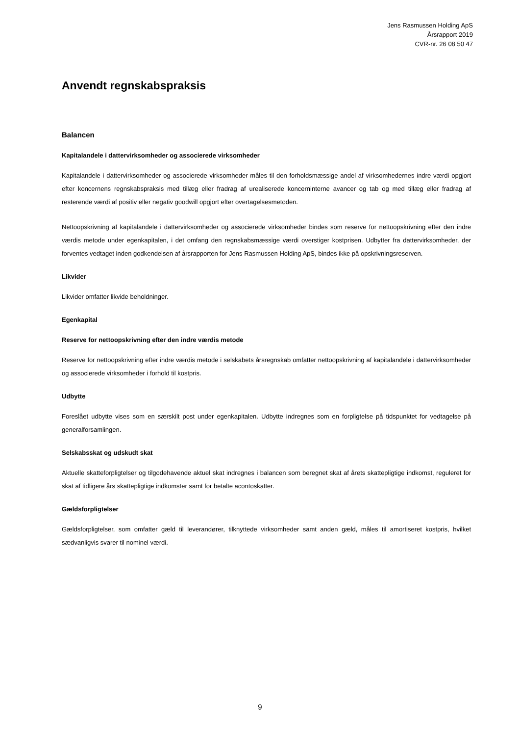Jens Rasmussen Holding ApS
Årsrapport 2019
CVR-nr. 26 08 50 47
Anvendt regnskabspraksis
Balancen
Kapitalandele i dattervirksomheder og associerede virksomheder
Kapitalandele i dattervirksomheder og associerede virksomheder måles til den forholdsmæssige andel af virksomhedernes indre værdi opgjort efter koncernens regnskabspraksis med tillæg eller fradrag af urealiserede koncerninterne avancer og tab og med tillæg eller fradrag af resterende værdi af positiv eller negativ goodwill opgjort efter overtagelsesmetoden.
Nettoopskrivning af kapitalandele i dattervirksomheder og associerede virksomheder bindes som reserve for nettoopskrivning efter den indre værdis metode under egenkapitalen, i det omfang den regnskabsmæssige værdi overstiger kostprisen. Udbytter fra dattervirksomheder, der forventes vedtaget inden godkendelsen af årsrapporten for Jens Rasmussen Holding ApS, bindes ikke på opskrivningsreserven.
Likvider
Likvider omfatter likvide beholdninger.
Egenkapital
Reserve for nettoopskrivning efter den indre værdis metode
Reserve for nettoopskrivning efter indre værdis metode i selskabets årsregnskab omfatter nettoopskrivning af kapitalandele i dattervirksomheder og associerede virksomheder i forhold til kostpris.
Udbytte
Foreslået udbytte vises som en særskilt post under egenkapitalen. Udbytte indregnes som en forpligtelse på tidspunktet for vedtagelse på generalforsamlingen.
Selskabsskat og udskudt skat
Aktuelle skatteforpligtelser og tilgodehavende aktuel skat indregnes i balancen som beregnet skat af årets skattepligtige indkomst, reguleret for skat af tidligere års skattepligtige indkomster samt for betalte acontoskatter.
Gældsforpligtelser
Gældsforpligtelser, som omfatter gæld til leverandører, tilknyttede virksomheder samt anden gæld, måles til amortiseret kostpris, hvilket sædvanligvis svarer til nominel værdi.
9